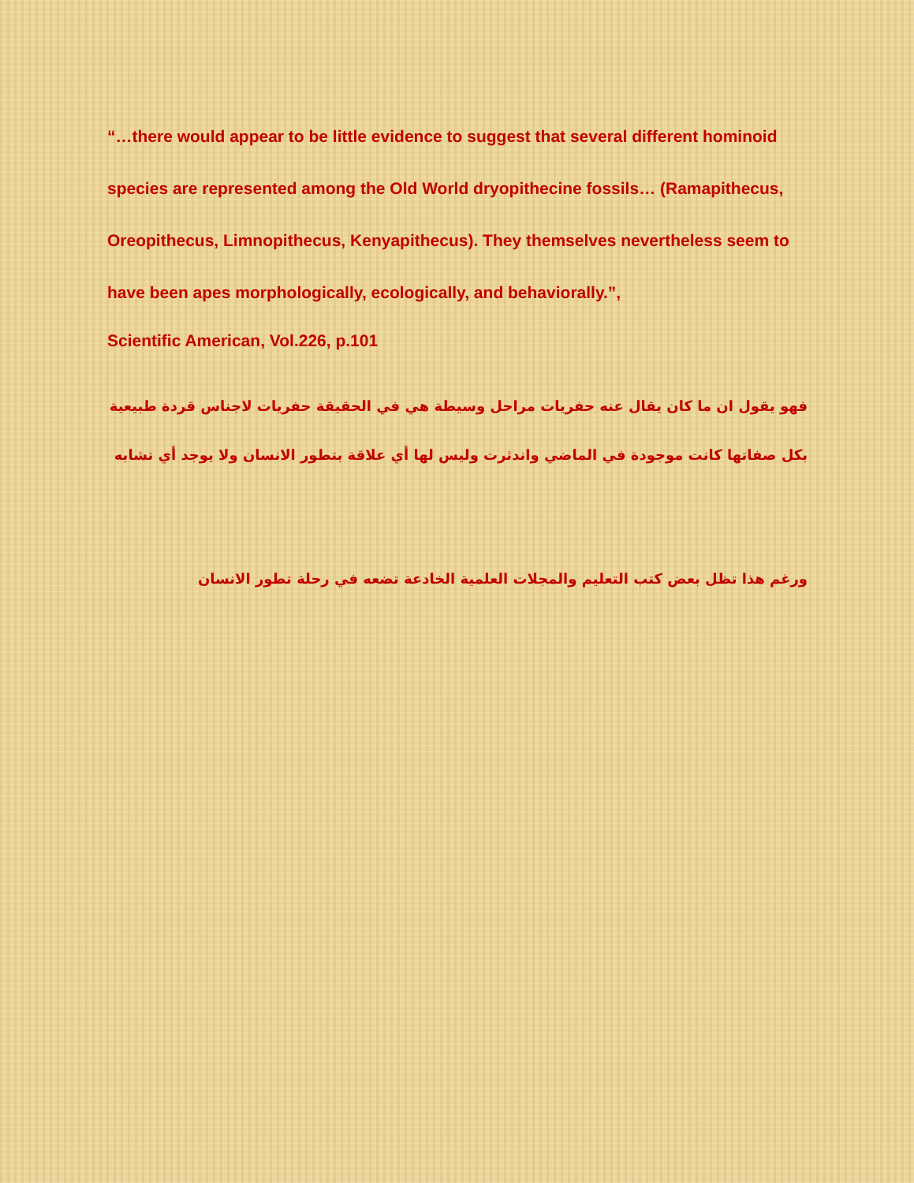“…there would appear to be little evidence to suggest that several different hominoid species are represented among the Old World dryopithecine fossils… (Ramapithecus, Oreopithecus, Limnopithecus, Kenyapithecus). They themselves nevertheless seem to have been apes morphologically, ecologically, and behaviorally.”,
Scientific American, Vol.226, p.101
فهو يقول ان ما كان يقال عنه حفريات مراحل وسيطة هي في الحقيقة حفريات لاجناس قردة طبيعية بكل صفاتها كانت موجودة في الماضي واندثرت وليس لها أي علاقة بتطور الانسان ولا يوجد أي تشابه
ورغم هذا تظل بعض كتب التعليم والمجلات العلمية الخادعة تضعه في رحلة تطور الانسان